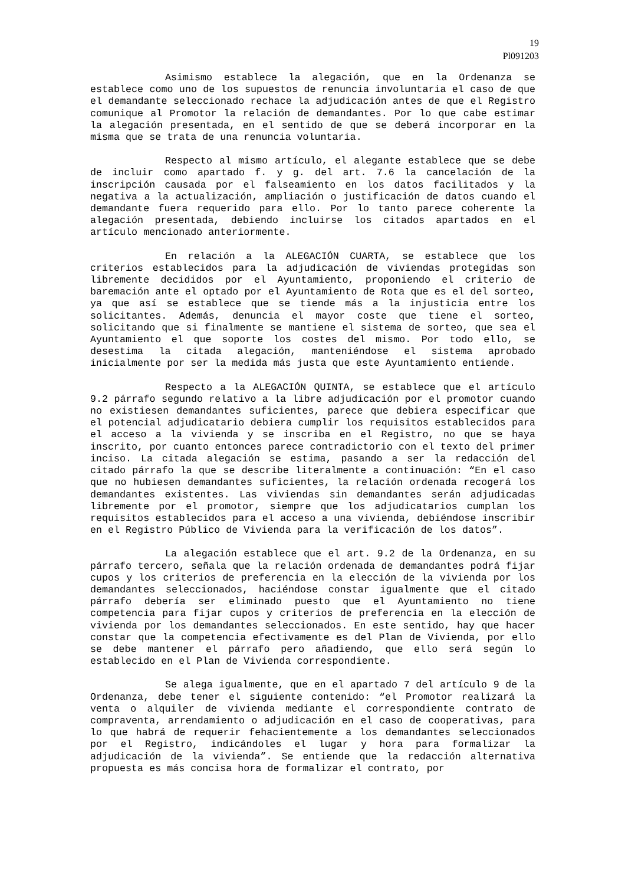19
Pl091203
Asimismo establece la alegación, que en la Ordenanza se establece como uno de los supuestos de renuncia involuntaria el caso de que el demandante seleccionado rechace la adjudicación antes de que el Registro comunique al Promotor la relación de demandantes. Por lo que cabe estimar la alegación presentada, en el sentido de que se deberá incorporar en la misma que se trata de una renuncia voluntaria.
Respecto al mismo artículo, el alegante establece que se debe de incluir como apartado f. y g. del art. 7.6 la cancelación de la inscripción causada por el falseamiento en los datos facilitados y la negativa a la actualización, ampliación o justificación de datos cuando el demandante fuera requerido para ello. Por lo tanto parece coherente la alegación presentada, debiendo incluirse los citados apartados en el artículo mencionado anteriormente.
En relación a la ALEGACIÓN CUARTA, se establece que los criterios establecidos para la adjudicación de viviendas protegidas son libremente decididos por el Ayuntamiento, proponiendo el criterio de baremación ante el optado por el Ayuntamiento de Rota que es el del sorteo, ya que así se establece que se tiende más a la injusticia entre los solicitantes. Además, denuncia el mayor coste que tiene el sorteo, solicitando que si finalmente se mantiene el sistema de sorteo, que sea el Ayuntamiento el que soporte los costes del mismo. Por todo ello, se desestima la citada alegación, manteniéndose el sistema aprobado inicialmente por ser la medida más justa que este Ayuntamiento entiende.
Respecto a la ALEGACIÓN QUINTA, se establece que el artículo 9.2 párrafo segundo relativo a la libre adjudicación por el promotor cuando no existiesen demandantes suficientes, parece que debiera especificar que el potencial adjudicatario debiera cumplir los requisitos establecidos para el acceso a la vivienda y se inscriba en el Registro, no que se haya inscrito, por cuanto entonces parece contradictorio con el texto del primer inciso. La citada alegación se estima, pasando a ser la redacción del citado párrafo la que se describe literalmente a continuación: “En el caso que no hubiesen demandantes suficientes, la relación ordenada recogerá los demandantes existentes. Las viviendas sin demandantes serán adjudicadas libremente por el promotor, siempre que los adjudicatarios cumplan los requisitos establecidos para el acceso a una vivienda, debiéndose inscribir en el Registro Público de Vivienda para la verificación de los datos”.
La alegación establece que el art. 9.2 de la Ordenanza, en su párrafo tercero, señala que la relación ordenada de demandantes podrá fijar cupos y los criterios de preferencia en la elección de la vivienda por los demandantes seleccionados, haciéndose constar igualmente que el citado párrafo debería ser eliminado puesto que el Ayuntamiento no tiene competencia para fijar cupos y criterios de preferencia en la elección de vivienda por los demandantes seleccionados. En este sentido, hay que hacer constar que la competencia efectivamente es del Plan de Vivienda, por ello se debe mantener el párrafo pero añadiendo, que ello será según lo establecido en el Plan de Vivienda correspondiente.
Se alega igualmente, que en el apartado 7 del artículo 9 de la Ordenanza, debe tener el siguiente contenido: “el Promotor realizará la venta o alquiler de vivienda mediante el correspondiente contrato de compraventa, arrendamiento o adjudicación en el caso de cooperativas, para lo que habrá de requerir fehacientemente a los demandantes seleccionados por el Registro, indicándoles el lugar y hora para formalizar la adjudicación de la vivienda”. Se entiende que la redacción alternativa propuesta es más concisa hora de formalizar el contrato, por